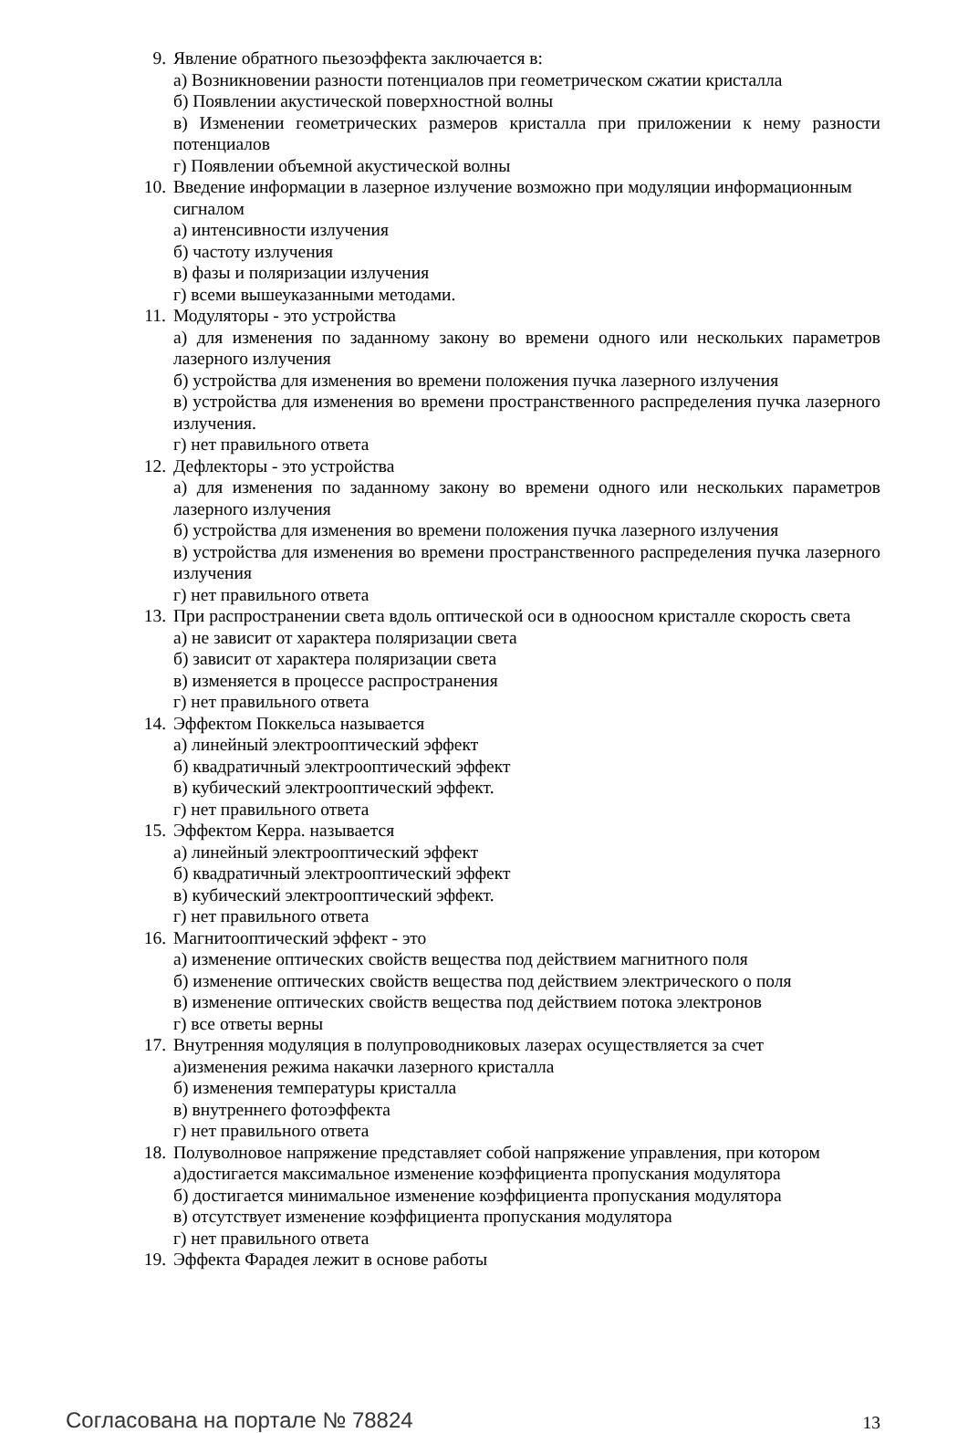9. Явление обратного пьезоэффекта заключается в:
а) Возникновении разности потенциалов при геометрическом сжатии кристалла
б) Появлении акустической поверхностной волны
в) Изменении геометрических размеров кристалла при приложении к нему разности потенциалов
г) Появлении объемной акустической волны
10. Введение информации в лазерное излучение возможно при модуляции информационным сигналом
а) интенсивности излучения
б) частоту излучения
в) фазы и поляризации излучения
г) всеми вышеуказанными методами.
11. Модуляторы - это устройства
а) для изменения по заданному закону во времени одного или нескольких параметров лазерного излучения
б) устройства для изменения во времени положения пучка лазерного излучения
в) устройства для изменения во времени пространственного распределения пучка лазерного излучения.
г) нет правильного ответа
12. Дефлекторы - это устройства
а) для изменения по заданному закону во времени одного или нескольких параметров лазерного излучения
б) устройства для изменения во времени положения пучка лазерного излучения
в) устройства для изменения во времени пространственного распределения пучка лазерного излучения
г) нет правильного ответа
13. При распространении света вдоль оптической оси в одноосном кристалле скорость света
а) не зависит от характера поляризации света
б) зависит от характера поляризации света
в) изменяется в процессе распространения
г) нет правильного ответа
14. Эффектом Поккельса называется
а) линейный электрооптический эффект
б) квадратичный электрооптический эффект
в) кубический электрооптический эффект.
г) нет правильного ответа
15. Эффектом Керра. называется
а) линейный электрооптический эффект
б) квадратичный электрооптический эффект
в) кубический электрооптический эффект.
г) нет правильного ответа
16. Магнитооптический эффект - это
а) изменение оптических свойств вещества под действием магнитного поля
б) изменение оптических свойств вещества под действием электрического о поля
в) изменение оптических свойств вещества под действием потока электронов
г) все ответы верны
17. Внутренняя модуляция в полупроводниковых лазерах осуществляется за счет
а)изменения режима накачки лазерного кристалла
б) изменения температуры кристалла
в) внутреннего фотоэффекта
г) нет правильного ответа
18. Полуволновое напряжение представляет собой напряжение управления, при котором
а)достигается максимальное изменение коэффициента пропускания модулятора
б) достигается минимальное изменение коэффициента пропускания модулятора
в) отсутствует изменение коэффициента пропускания модулятора
г) нет правильного ответа
19. Эффекта Фарадея лежит в основе работы
Согласована на портале № 78824
13